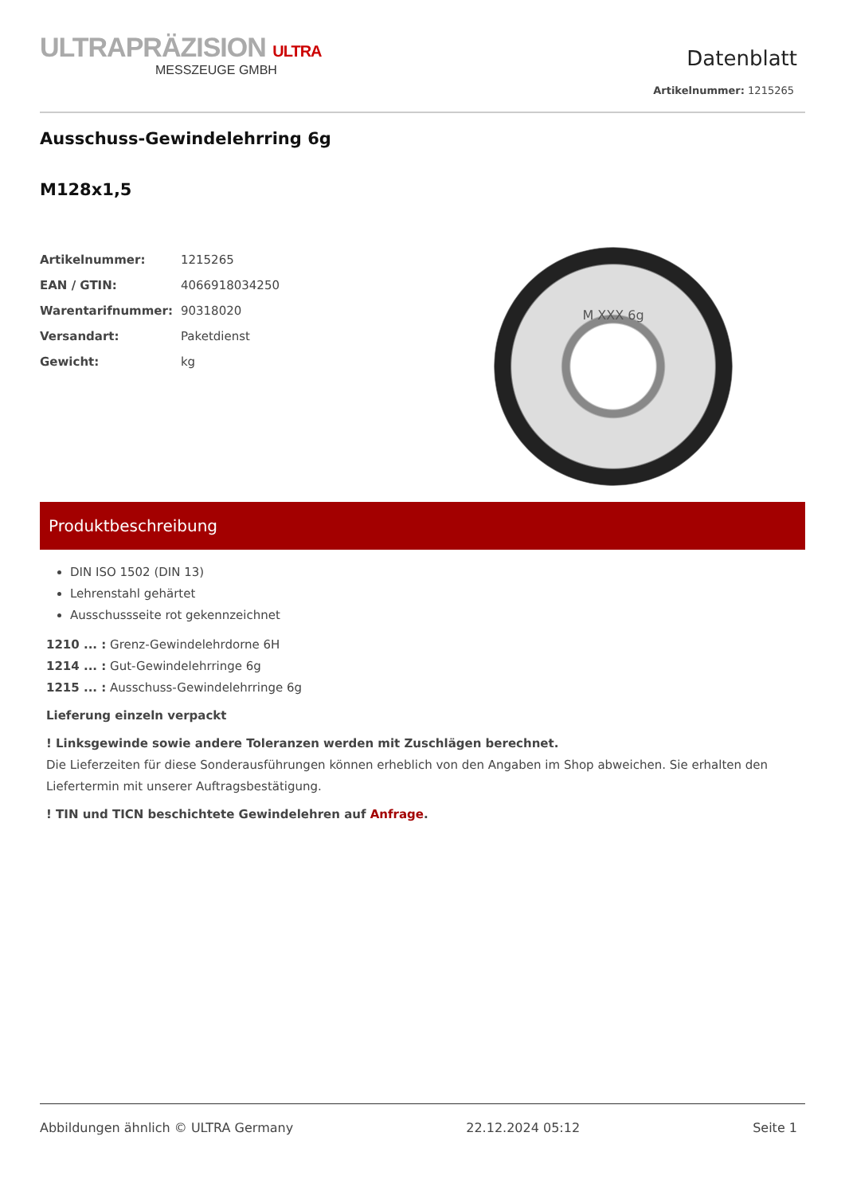ULTRAPRÄZISION ULTRA
MESSZEUGE GMBH
Datenblatt
Artikelnummer: 1215265
Ausschuss-Gewindelehrring 6g
M128x1,5
| Artikelnummer: | 1215265 |
| EAN / GTIN: | 4066918034250 |
| Warentarifnummer: | 90318020 |
| Versandart: | Paketdienst |
| Gewicht: | kg |
M XXX 6g
Produktbeschreibung
DIN ISO 1502 (DIN 13)
Lehrenstahl gehärtet
Ausschussseite rot gekennzeichnet
1210 ... : Grenz-Gewindelehrdorne 6H
1214 ... : Gut-Gewindelehrringe 6g
1215 ... : Ausschuss-Gewindelehrringe 6g
Lieferung einzeln verpackt
! Linksgewinde sowie andere Toleranzen werden mit Zuschlägen berechnet.
Die Lieferzeiten für diese Sonderausführungen können erheblich von den Angaben im Shop abweichen. Sie erhalten den Liefertermin mit unserer Auftragsbestätigung.
! TIN und TICN beschichtete Gewindelehren auf Anfrage.
Abbildungen ähnlich © ULTRA Germany 22.12.2024 05:12 Seite 1